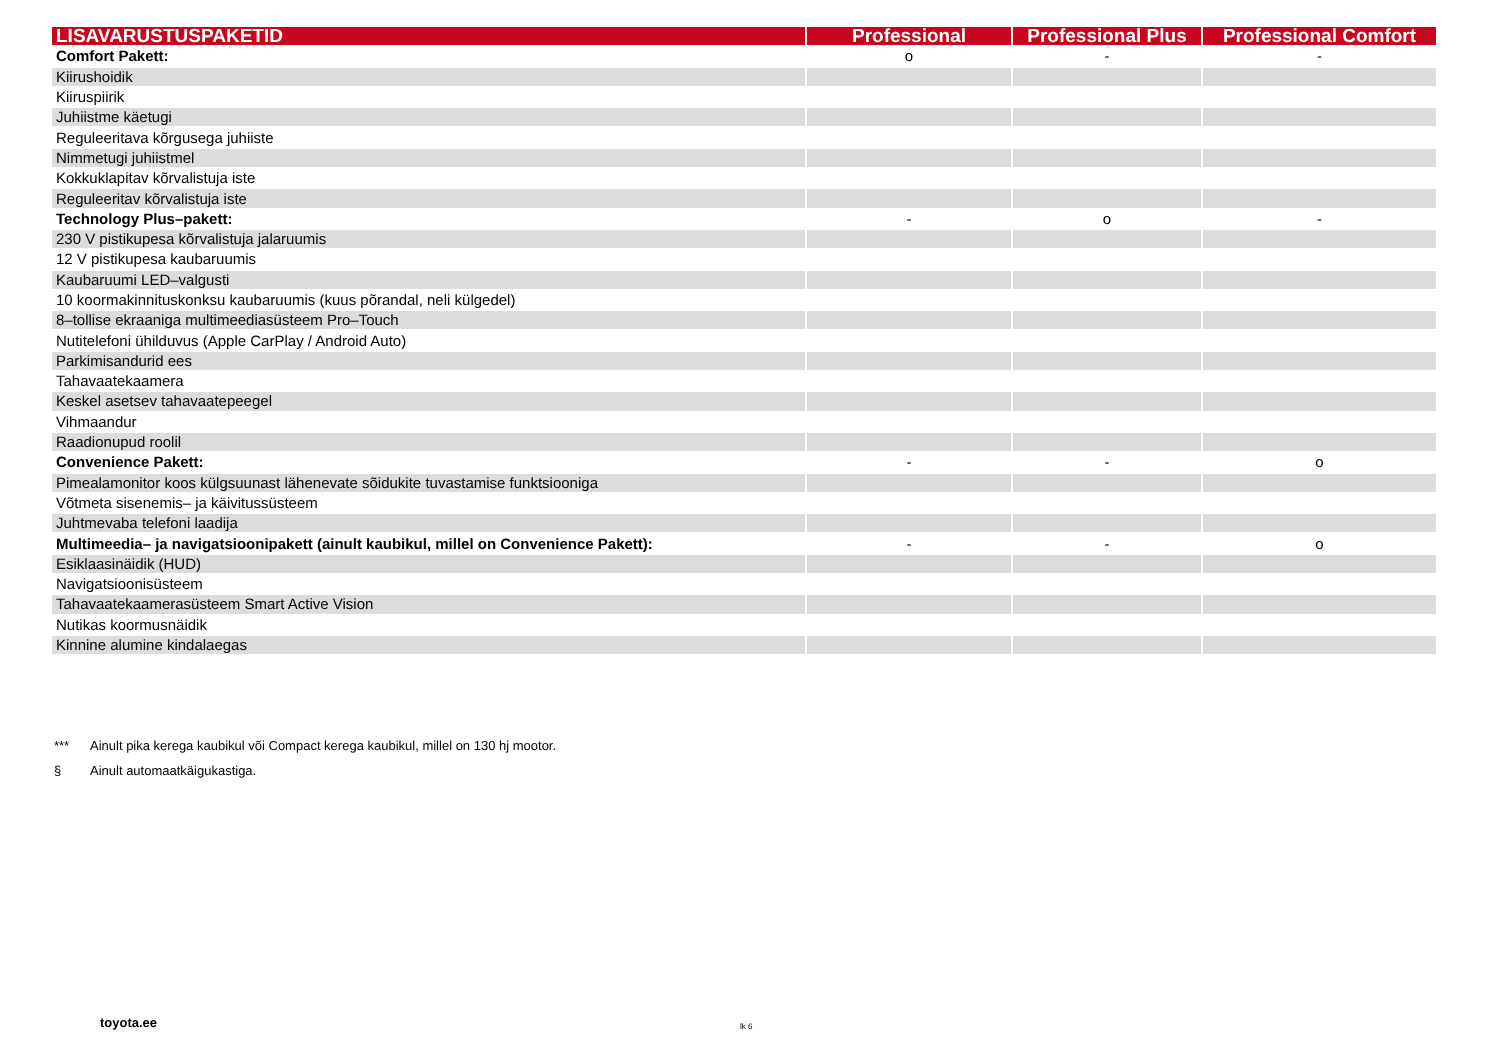| LISAVARUSTUSPAKETID | Professional | Professional Plus | Professional Comfort |
| --- | --- | --- | --- |
| Comfort Pakett: | o | - | - |
| Kiirushoidik | | | |
| Kiiruspiirik | | | |
| Juhiistme käetugi | | | |
| Reguleeritava kõrgusega juhiiste | | | |
| Nimmetugi juhiistmel | | | |
| Kokkuklapitav kõrvalistuja iste | | | |
| Reguleeritav kõrvalistuja iste | | | |
| Technology Plus–pakett: | - | o | - |
| 230 V pistikupesa kõrvalistuja jalaruumis | | | |
| 12 V pistikupesa kaubaruumis | | | |
| Kaubaruumi LED–valgusti | | | |
| 10 koormakinnituskonksu kaubaruumis (kuus põrandal, neli külgedel) | | | |
| 8–tollise ekraaniga multimeediasüsteem Pro–Touch | | | |
| Nutitelefoni ühilduvus (Apple CarPlay / Android Auto) | | | |
| Parkimisandurid ees | | | |
| Tahavaatekaamera | | | |
| Keskel asetsev tahavaatepeegel | | | |
| Vihmaandur | | | |
| Raadionupud roolil | | | |
| Convenience Pakett: | - | - | o |
| Pimealamonitor koos külgsuunast lähenevate sõidukite tuvastamise funktsiooniga | | | |
| Võtmeta sisenemis– ja käivitussüsteem | | | |
| Juhtmevaba telefoni laadija | | | |
| Multimeedia– ja navigatsioonipakett (ainult kaubikul, millel on Convenience Pakett): | - | - | o |
| Esiklaasinäidik (HUD) | | | |
| Navigatsioonisüsteem | | | |
| Tahavaatekaamerasüsteem Smart Active Vision | | | |
| Nutikas koormusnäidik | | | |
| Kinnine alumine kindalaegas | | | |
*** Ainult pika kerega kaubikul või Compact kerega kaubikul, millel on 130 hj mootor.
§ Ainult automaatkäigukastiga.
toyota.ee lk 6